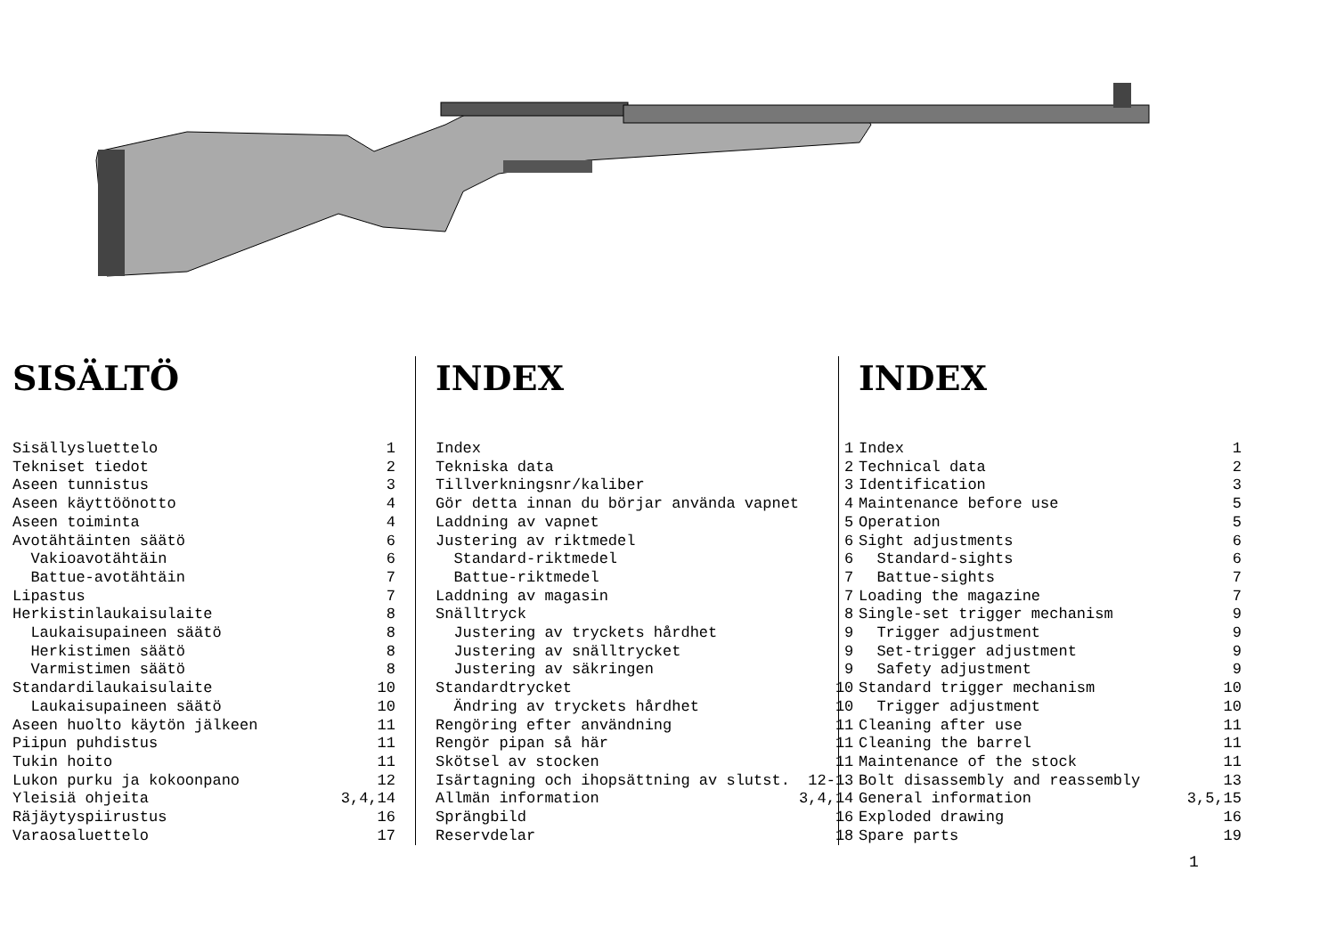SISÄLTÖ
| Sisällysluettelo | 1 |
| Tekniset tiedot | 2 |
| Aseen tunnistus | 3 |
| Aseen käyttöönotto | 4 |
| Aseen toiminta | 4 |
| Avotähtäinten säätö | 6 |
| Vakioavotähtäin | 6 |
| Battue-avotähtäin | 7 |
| Lipastus | 7 |
| Herkistinlaukaisulaite | 8 |
| Laukaisupaineen säätö | 8 |
| Herkistimen säätö | 8 |
| Varmistimen säätö | 8 |
| Standardilaukaisulaite | 10 |
| Laukaisupaineen säätö | 10 |
| Aseen huolto käytön jälkeen | 11 |
| Piipun puhdistus | 11 |
| Tukin hoito | 11 |
| Lukon purku ja kokoonpano | 12 |
| Yleisiä ohjeita | 3,4,14 |
| Räjäytyspiirustus | 16 |
| Varaosaluettelo | 17 |
INDEX
| Index | 1 |
| Tekniska data | 2 |
| Tillverkningsnr/kaliber | 3 |
| Gör detta innan du börjar använda vapnet | 4 |
| Laddning av vapnet | 5 |
| Justering av riktmedel | 6 |
| Standard-riktmedel | 6 |
| Battue-riktmedel | 7 |
| Laddning av magasin | 7 |
| Snälltryck | 8 |
| Justering av tryckets hårdhet | 9 |
| Justering av snälltrycket | 9 |
| Justering av säkringen | 9 |
| Standardtrycket | 10 |
| Ändring av tryckets hårdhet | 10 |
| Rengöring efter användning | 11 |
| Rengör pipan så här | 11 |
| Skötsel av stocken | 11 |
| Isärtagning och ihopsättning av slutst. | 12-13 |
| Allmän information | 3,4,14 |
| Sprängbild | 16 |
| Reservdelar | 18 |
INDEX
| Index | 1 |
| Technical data | 2 |
| Identification | 3 |
| Maintenance before use | 5 |
| Operation | 5 |
| Sight adjustments | 6 |
| Standard-sights | 6 |
| Battue-sights | 7 |
| Loading the magazine | 7 |
| Single-set trigger mechanism | 9 |
| Trigger adjustment | 9 |
| Set-trigger adjustment | 9 |
| Safety adjustment | 9 |
| Standard trigger mechanism | 10 |
| Trigger adjustment | 10 |
| Cleaning after use | 11 |
| Cleaning the barrel | 11 |
| Maintenance of the stock | 11 |
| Bolt disassembly and reassembly | 13 |
| General information | 3,5,15 |
| Exploded drawing | 16 |
| Spare parts | 19 |
1